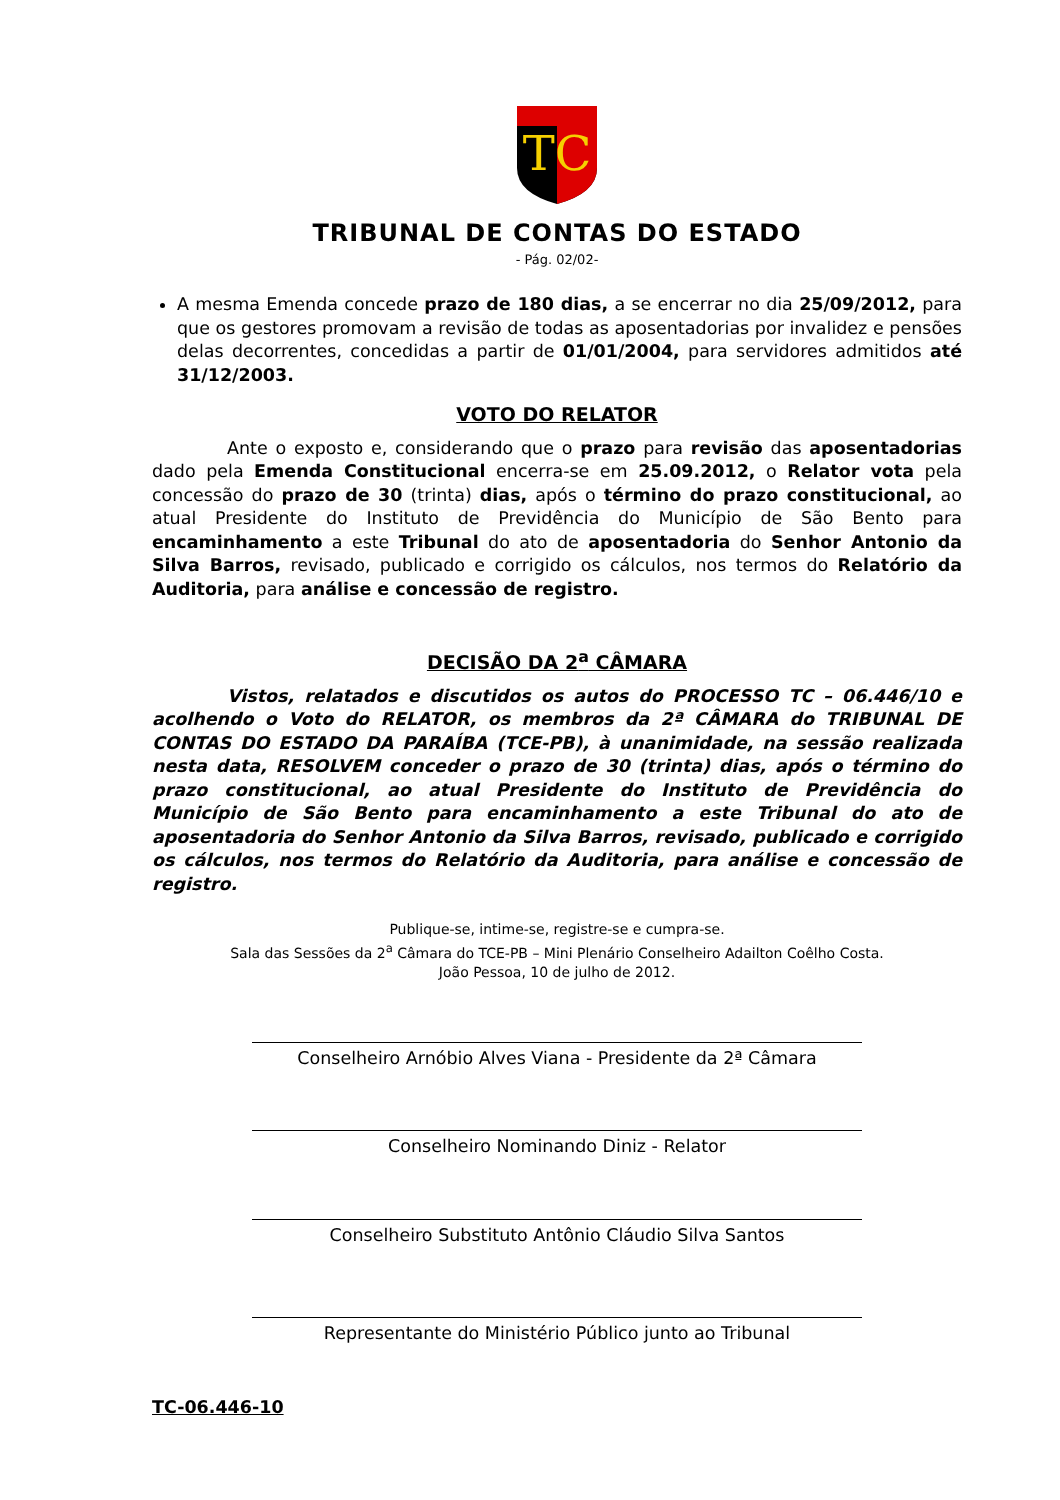TC
TRIBUNAL DE CONTAS DO ESTADO
- Pág. 02/02-
A mesma Emenda concede prazo de 180 dias, a se encerrar no dia 25/09/2012, para que os gestores promovam a revisão de todas as aposentadorias por invalidez e pensões delas decorrentes, concedidas a partir de 01/01/2004, para servidores admitidos até 31/12/2003.
VOTO DO RELATOR
Ante o exposto e, considerando que o prazo para revisão das aposentadorias dado pela Emenda Constitucional encerra-se em 25.09.2012, o Relator vota pela concessão do prazo de 30 (trinta) dias, após o término do prazo constitucional, ao atual Presidente do Instituto de Previdência do Município de São Bento para encaminhamento a este Tribunal do ato de aposentadoria do Senhor Antonio da Silva Barros, revisado, publicado e corrigido os cálculos, nos termos do Relatório da Auditoria, para análise e concessão de registro.
DECISÃO DA 2<sup>a</sup> CÂMARA
Vistos, relatados e discutidos os autos do PROCESSO TC – 06.446/10 e acolhendo o Voto do RELATOR, os membros da 2ª CÂMARA do TRIBUNAL DE CONTAS DO ESTADO DA PARAÍBA (TCE-PB), à unanimidade, na sessão realizada nesta data, RESOLVEM conceder o prazo de 30 (trinta) dias, após o término do prazo constitucional, ao atual Presidente do Instituto de Previdência do Município de São Bento para encaminhamento a este Tribunal do ato de aposentadoria do Senhor Antonio da Silva Barros, revisado, publicado e corrigido os cálculos, nos termos do Relatório da Auditoria, para análise e concessão de registro.
Publique-se, intime-se, registre-se e cumpra-se.
Sala das Sessões da 2<sup>a</sup> Câmara do TCE-PB – Mini Plenário Conselheiro Adailton Coêlho Costa.
João Pessoa, 10 de julho de 2012.
Conselheiro Arnóbio Alves Viana - Presidente da 2ª Câmara
Conselheiro Nominando Diniz - Relator
Conselheiro Substituto Antônio Cláudio Silva Santos
Representante do Ministério Público junto ao Tribunal
TC-06.446-10